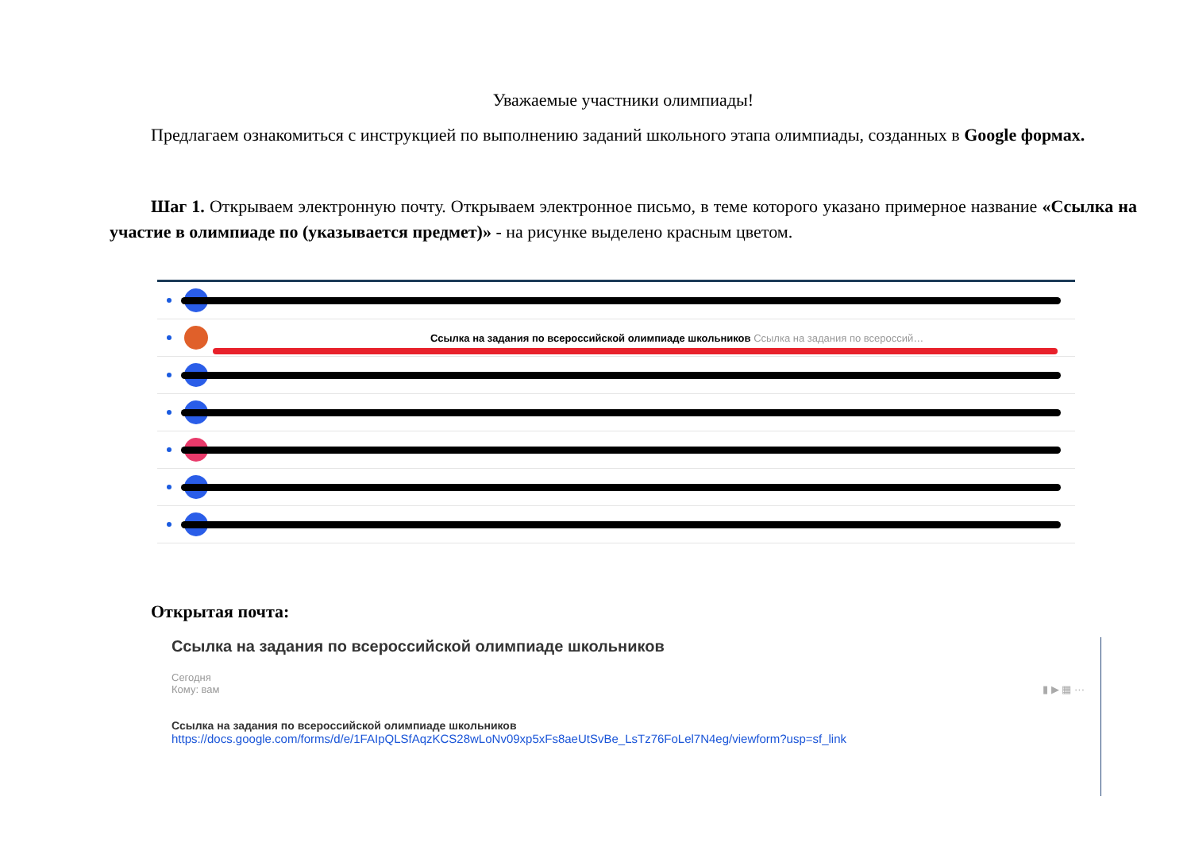Уважаемые участники олимпиады!
Предлагаем ознакомиться с инструкцией по выполнению заданий школьного этапа олимпиады, созданных в Google формах.
Шаг 1. Открываем электронную почту. Открываем электронное письмо, в теме которого указано примерное название «Ссылка на участие в олимпиаде по (указывается предмет)» - на рисунке выделено красным цветом.
Ссылка на задания по всероссийской олимпиаде школьников Ссылка на задания по всероссий…
Открытая почта:
Ссылка на задания по всероссийской олимпиаде школьников
Сегодня
Кому: вам ▮ ▶ ▦ ···
Ссылка на задания по всероссийской олимпиаде школьников
https://docs.google.com/forms/d/e/1FAIpQLSfAqzKCS28wLoNv09xp5xFs8aeUtSvBe_LsTz76FoLel7N4eg/viewform?usp=sf_link